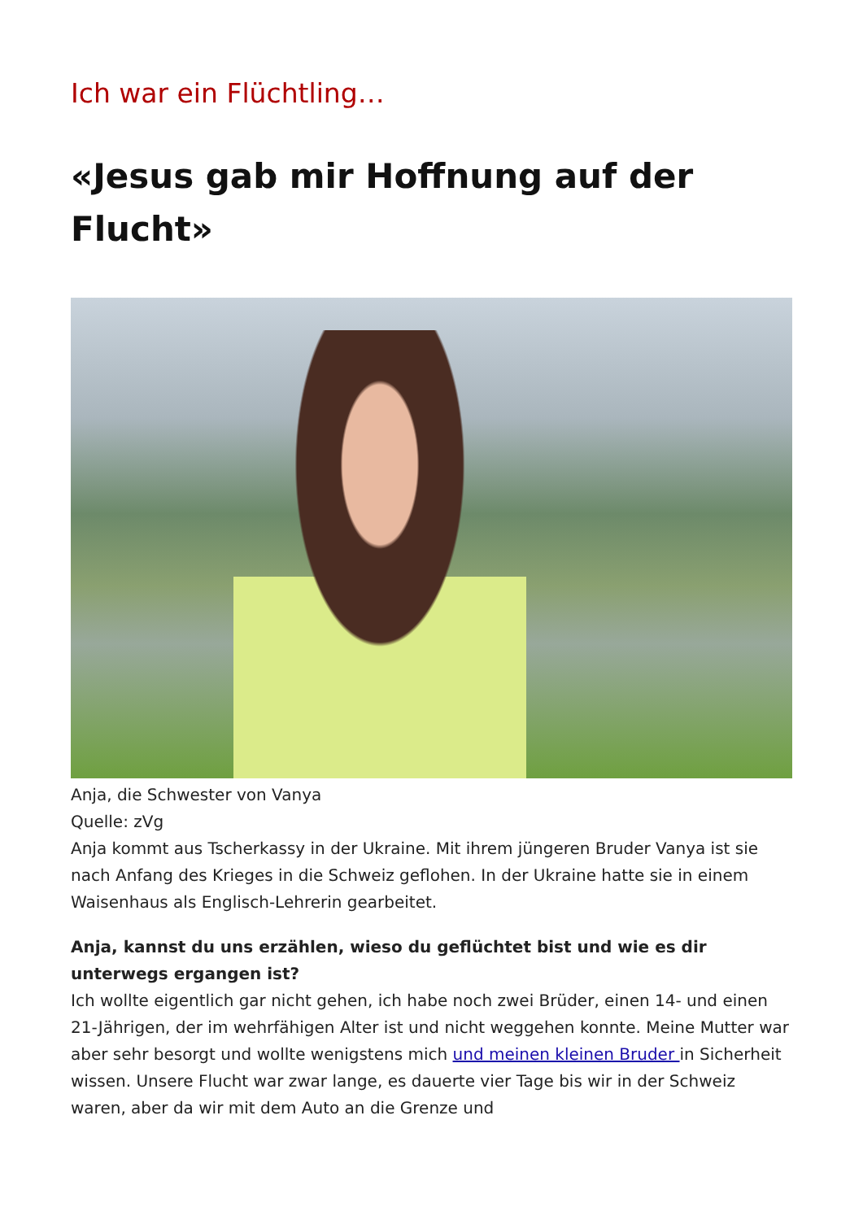Ich war ein Flüchtling…
«Jesus gab mir Hoffnung auf der Flucht»
Anja, die Schwester von Vanya
Quelle: zVg
Anja kommt aus Tscherkassy in der Ukraine. Mit ihrem jüngeren Bruder Vanya ist sie nach Anfang des Krieges in die Schweiz geflohen. In der Ukraine hatte sie in einem Waisenhaus als Englisch-Lehrerin gearbeitet.
Anja, kannst du uns erzählen, wieso du geflüchtet bist und wie es dir unterwegs ergangen ist?
Ich wollte eigentlich gar nicht gehen, ich habe noch zwei Brüder, einen 14- und einen 21-Jährigen, der im wehrfähigen Alter ist und nicht weggehen konnte. Meine Mutter war aber sehr besorgt und wollte wenigstens mich und meinen kleinen Bruder in Sicherheit wissen. Unsere Flucht war zwar lange, es dauerte vier Tage bis wir in der Schweiz waren, aber da wir mit dem Auto an die Grenze und